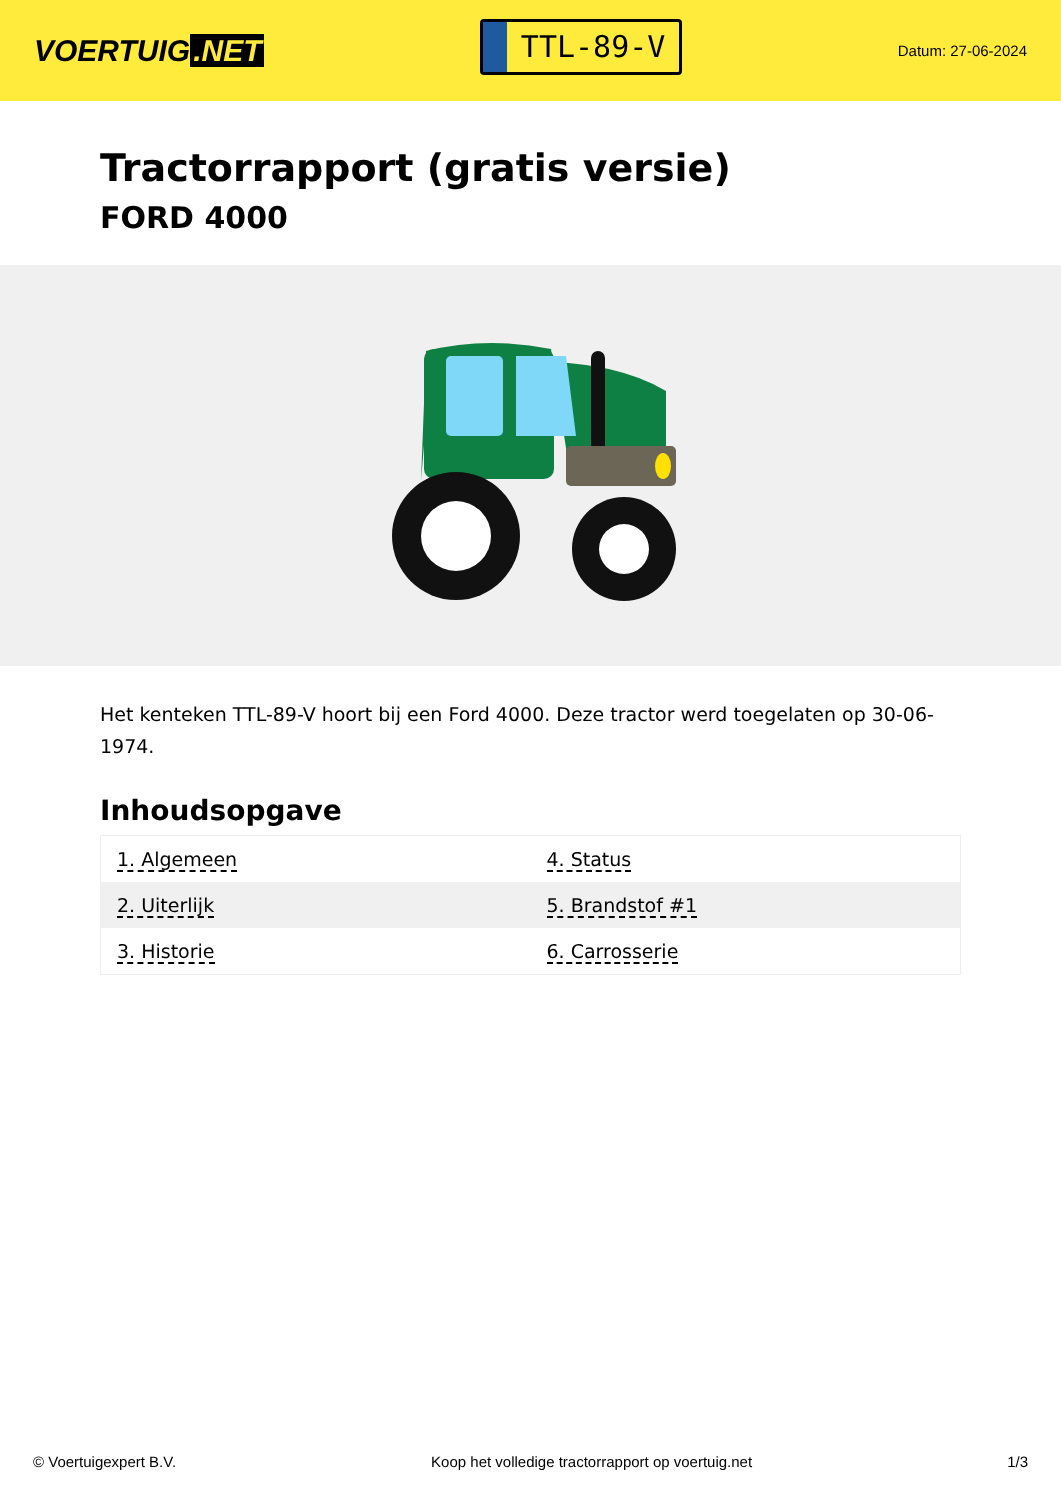VOERTUIG.NET
TTL-89-V
Datum: 27-06-2024
Tractorrapport (gratis versie)
FORD 4000
Het kenteken TTL-89-V hoort bij een Ford 4000. Deze tractor werd toegelaten op 30-06-1974.
Inhoudsopgave
| 1. Algemeen | 4. Status |
| 2. Uiterlijk | 5. Brandstof #1 |
| 3. Historie | 6. Carrosserie |
© Voertuigexpert B.V. Koop het volledige tractorrapport op voertuig.net 1/3